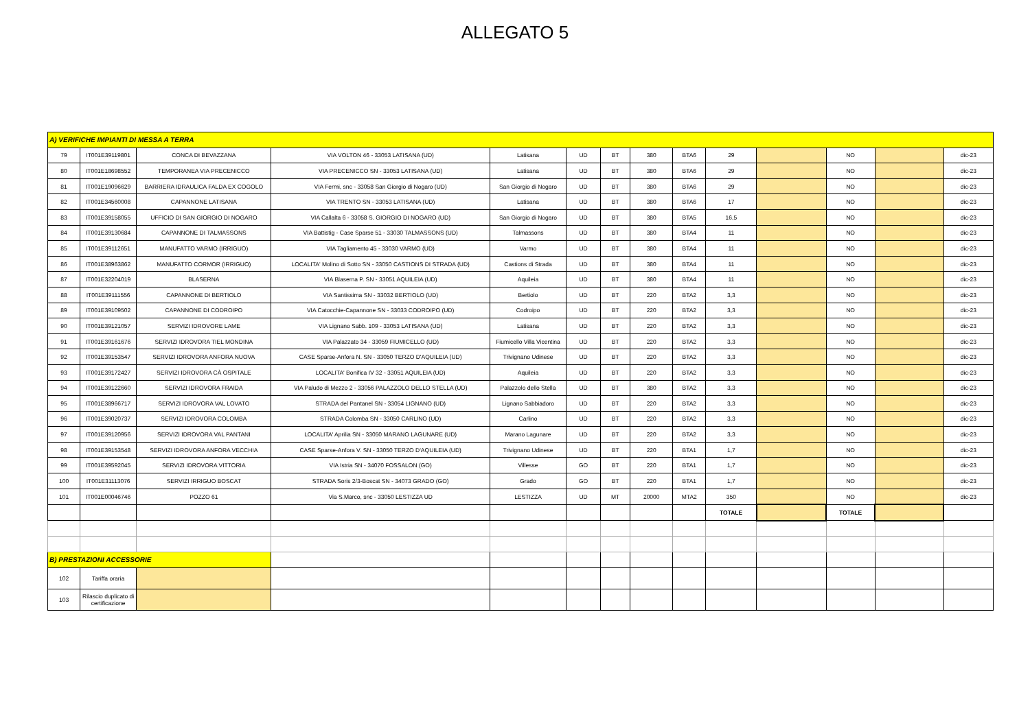ALLEGATO 5
| A) VERIFICHE IMPIANTI DI MESSA A TERRA | | | | | | | | | | | | | |
| 79 | IT001E39119801 | CONCA DI BEVAZZANA | VIA VOLTON 46 - 33053 LATISANA (UD) | Latisana | UD | BT | 380 | BTA6 | 29 | | NO | | dic-23 |
| 80 | IT001E18698552 | TEMPORANEA VIA PRECENICCO | VIA PRECENICCO SN - 33053 LATISANA (UD) | Latisana | UD | BT | 380 | BTA6 | 29 | | NO | | dic-23 |
| 81 | IT001E19096629 | BARRIERA IDRAULICA FALDA EX COGOLO | VIA Fermi, snc - 33058 San Giorgio di Nogaro (UD) | San Giorgio di Nogaro | UD | BT | 380 | BTA6 | 29 | | NO | | dic-23 |
| 82 | IT001E34560008 | CAPANNONE LATISANA | VIA TRENTO SN - 33053 LATISANA (UD) | Latisana | UD | BT | 380 | BTA6 | 17 | | NO | | dic-23 |
| 83 | IT001E39158055 | UFFICIO DI SAN GIORGIO DI NOGARO | VIA Callalta 6 - 33058 S. GIORGIO DI NOGARO (UD) | San Giorgio di Nogaro | UD | BT | 380 | BTA5 | 16,5 | | NO | | dic-23 |
| 84 | IT001E39130684 | CAPANNONE DI TALMASSONS | VIA Battistig - Case Sparse 51 - 33030 TALMASSONS (UD) | Talmassons | UD | BT | 380 | BTA4 | 11 | | NO | | dic-23 |
| 85 | IT001E39112651 | MANUFATTO VARMO (IRRIGUO) | VIA Tagliamento 45 - 33030 VARMO (UD) | Varmo | UD | BT | 380 | BTA4 | 11 | | NO | | dic-23 |
| 86 | IT001E38963862 | MANUFATTO CORMOR (IRRIGUO) | LOCALITA' Molino di Sotto SN - 33050 CASTIONS DI STRADA (UD) | Castions di Strada | UD | BT | 380 | BTA4 | 11 | | NO | | dic-23 |
| 87 | IT001E32204019 | BLASERNA | VIA Blaserna P. SN - 33051 AQUILEIA (UD) | Aquileia | UD | BT | 380 | BTA4 | 11 | | NO | | dic-23 |
| 88 | IT001E39111556 | CAPANNONE DI BERTIOLO | VIA Santissima SN - 33032 BERTIOLO (UD) | Bertiolo | UD | BT | 220 | BTA2 | 3,3 | | NO | | dic-23 |
| 89 | IT001E39109502 | CAPANNONE DI CODROIPO | VIA Catocchie-Capannone SN - 33033 CODROIPO (UD) | Codroipo | UD | BT | 220 | BTA2 | 3,3 | | NO | | dic-23 |
| 90 | IT001E39121057 | SERVIZI IDROVORE LAME | VIA Lignano Sabb. 109 - 33053 LATISANA (UD) | Latisana | UD | BT | 220 | BTA2 | 3,3 | | NO | | dic-23 |
| 91 | IT001E39161676 | SERVIZI IDROVORA TIEL MONDINA | VIA Palazzato 34 - 33059 FIUMICELLO (UD) | Fiumicello Villa Vicentina | UD | BT | 220 | BTA2 | 3,3 | | NO | | dic-23 |
| 92 | IT001E39153547 | SERVIZI IDROVORA ANFORA NUOVA | CASE Sparse-Anfora N. SN - 33050 TERZO D'AQUILEIA (UD) | Trivignano Udinese | UD | BT | 220 | BTA2 | 3,3 | | NO | | dic-23 |
| 93 | IT001E39172427 | SERVIZI IDROVORA CÀ OSPITALE | LOCALITA' Bonifica IV 32 - 33051 AQUILEIA (UD) | Aquileia | UD | BT | 220 | BTA2 | 3,3 | | NO | | dic-23 |
| 94 | IT001E39122660 | SERVIZI IDROVORA FRAIDA | VIA Paludo di Mezzo 2 - 33056 PALAZZOLO DELLO STELLA (UD) | Palazzolo dello Stella | UD | BT | 380 | BTA2 | 3,3 | | NO | | dic-23 |
| 95 | IT001E38966717 | SERVIZI IDROVORA VAL LOVATO | STRADA del Pantanel SN - 33054 LIGNANO (UD) | Lignano Sabbiadoro | UD | BT | 220 | BTA2 | 3,3 | | NO | | dic-23 |
| 96 | IT001E39020737 | SERVIZI IDROVORA COLOMBA | STRADA Colomba SN - 33050 CARLINO (UD) | Carlino | UD | BT | 220 | BTA2 | 3,3 | | NO | | dic-23 |
| 97 | IT001E39120956 | SERVIZI IDROVORA VAL PANTANI | LOCALITA' Aprilia SN - 33050 MARANO LAGUNARE (UD) | Marano Lagunare | UD | BT | 220 | BTA2 | 3,3 | | NO | | dic-23 |
| 98 | IT001E39153548 | SERVIZI IDROVORA ANFORA VECCHIA | CASE Sparse-Anfora V. SN - 33050 TERZO D'AQUILEIA (UD) | Trivignano Udinese | UD | BT | 220 | BTA1 | 1,7 | | NO | | dic-23 |
| 99 | IT001E39592045 | SERVIZI IDROVORA VITTORIA | VIA Istria SN - 34070 FOSSALON (GO) | Villesse | GO | BT | 220 | BTA1 | 1,7 | | NO | | dic-23 |
| 100 | IT001E31113076 | SERVIZI IRRIGUO BOSCAT | STRADA Soris 2/3-Boscat SN - 34073 GRADO (GO) | Grado | GO | BT | 220 | BTA1 | 1,7 | | NO | | dic-23 |
| 101 | IT001E00046746 | POZZO 61 | Via S.Marco, snc - 33050 LESTIZZA UD | LESTIZZA | UD | MT | 20000 | MTA2 | 350 | | NO | | dic-23 |
| | | | | | | | | | TOTALE | | TOTALE | | |
| B) PRESTAZIONI ACCESSORIE | | | | | | | | | | | | | |
| 102 | Tariffa oraria | | | | | | | | | | | | |
| 103 | Rilascio duplicato di certificazione | | | | | | | | | | | | |